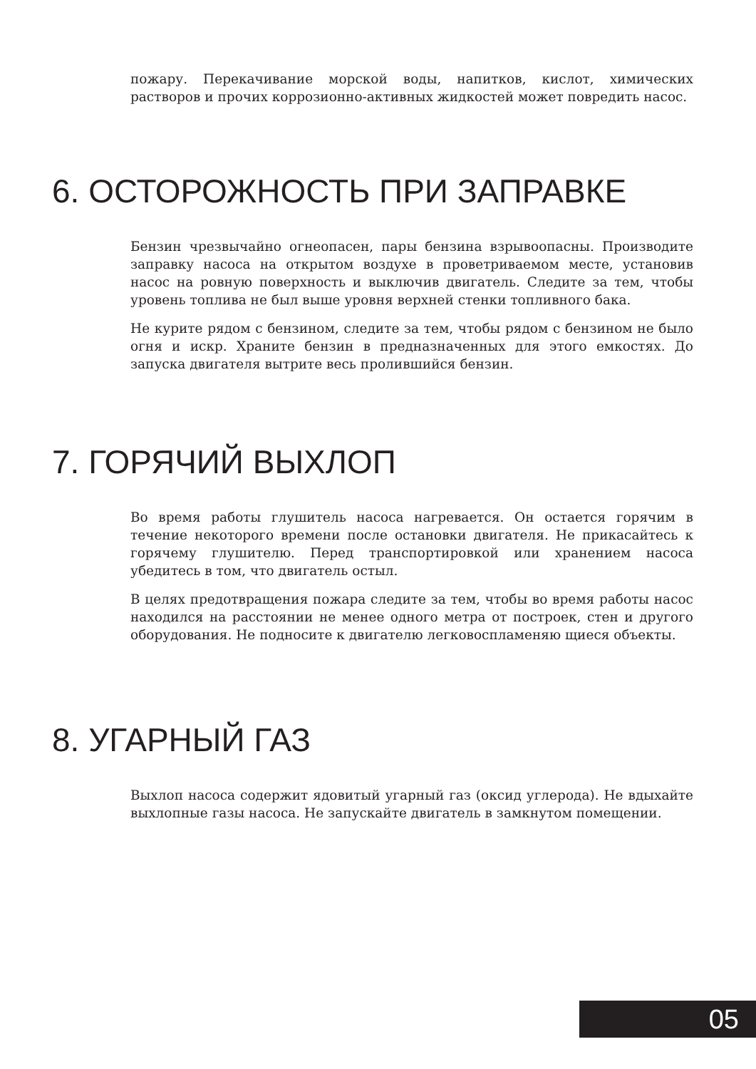пожару. Перекачивание морской воды, напитков, кислот, химических растворов и прочих коррозионно-активных жидкостей может повредить насос.
6. ОСТОРОЖНОСТЬ ПРИ ЗАПРАВКЕ
Бензин чрезвычайно огнеопасен, пары бензина взрывоопасны. Производите заправку насоса на открытом воздухе в проветриваемом месте, установив насос на ровную поверхность и выключив двигатель. Следите за тем, чтобы уровень топлива не был выше уровня верхней стенки топливного бака.
Не курите рядом с бензином, следите за тем, чтобы рядом с бензином не было огня и искр. Храните бензин в предназначенных для этого емкостях. До запуска двигателя вытрите весь пролившийся бензин.
7. ГОРЯЧИЙ ВЫХЛОП
Во время работы глушитель насоса нагревается. Он остается горячим в течение некоторого времени после остановки двигателя. Не прикасайтесь к горячему глушителю. Перед транспортировкой или хранением насоса убедитесь в том, что двигатель остыл.
В целях предотвращения пожара следите за тем, чтобы во время работы насос находился на расстоянии не менее одного метра от построек, стен и другого оборудования. Не подносите к двигателю легковоспламеняю щиеся объекты.
8. УГАРНЫЙ ГАЗ
Выхлоп насоса содержит ядовитый угарный газ (оксид углерода). Не вдыхайте выхлопные газы насоса. Не запускайте двигатель в замкнутом помещении.
05